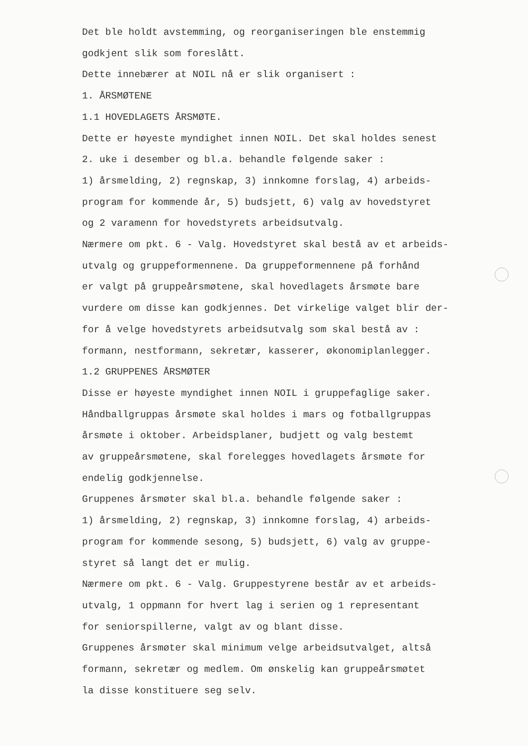Det ble holdt avstemming, og reorganiseringen ble enstemmig
godkjent slik som foreslått.
Dette innebærer at NOIL nå er slik organisert :
1. ÅRSMØTENE
1.1 HOVEDLAGETS ÅRSMØTE.
Dette er høyeste myndighet innen NOIL. Det skal holdes senest
2. uke i desember og bl.a. behandle følgende saker :
1) årsmelding, 2) regnskap, 3) innkomne forslag, 4) arbeids-
program for kommende år, 5) budsjett, 6) valg av hovedstyret
og 2 varamenn for hovedstyrets arbeidsutvalg.
Nærmere om pkt. 6 - Valg. Hovedstyret skal bestå av et arbeids-
utvalg og gruppeformennene. Da gruppeformennene på forhånd
er valgt på gruppeårsmøtene, skal hovedlagets årsmøte bare
vurdere om disse kan godkjennes. Det virkelige valget blir der-
for å velge hovedstyrets arbeidsutvalg som skal bestå av :
formann, nestformann, sekretær, kasserer, økonomiplanlegger.
1.2 GRUPPENES ÅRSMØTER
Disse er høyeste myndighet innen NOIL i gruppefaglige saker.
Håndballgruppas årsmøte skal holdes i mars og fotballgruppas
årsmøte i oktober. Arbeidsplaner, budjett og valg bestemt
av gruppeårsmøtene, skal forelegges hovedlagets årsmøte for
endelig godkjennelse.
Gruppenes årsmøter skal bl.a. behandle følgende saker :
1) årsmelding, 2) regnskap, 3) innkomne forslag, 4) arbeids-
program for kommende sesong, 5) budsjett, 6) valg av gruppe-
styret så langt det er mulig.
Nærmere om pkt. 6 - Valg. Gruppestyrene består av et arbeids-
utvalg, 1 oppmann for hvert lag i serien og 1 representant
for seniorspillerne, valgt av og blant disse.
Gruppenes årsmøter skal minimum velge arbeidsutvalget, altså
formann, sekretær og medlem. Om ønskelig kan gruppeårsmøtet
la disse konstituere seg selv.